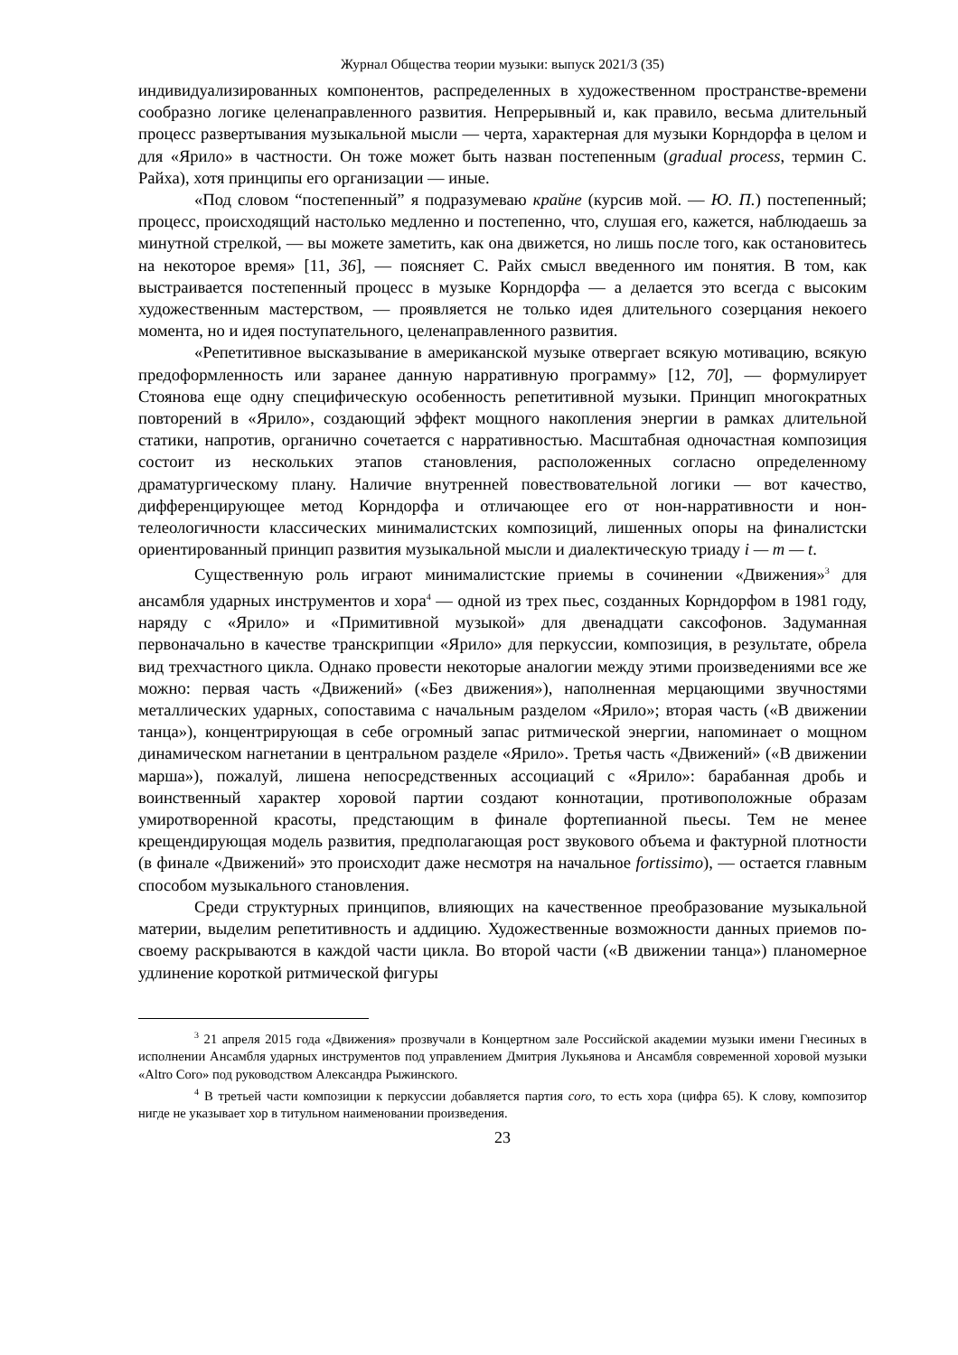Журнал Общества теории музыки: выпуск 2021/3 (35)
индивидуализированных компонентов, распределенных в художественном пространстве-времени сообразно логике целенаправленного развития. Непрерывный и, как правило, весьма длительный процесс развертывания музыкальной мысли — черта, характерная для музыки Корндорфа в целом и для «Ярило» в частности. Он тоже может быть назван постепенным (gradual process, термин С. Райха), хотя принципы его организации — иные.
«Под словом “постепенный” я подразумеваю крайне (курсив мой. — Ю. П.) постепенный; процесс, происходящий настолько медленно и постепенно, что, слушая его, кажется, наблюдаешь за минутной стрелкой, — вы можете заметить, как она движется, но лишь после того, как остановитесь на некоторое время» [11, 36], — поясняет С. Райх смысл введенного им понятия. В том, как выстраивается постепенный процесс в музыке Корндорфа — а делается это всегда с высоким художественным мастерством, — проявляется не только идея длительного созерцания некоего момента, но и идея поступательного, целенаправленного развития.
«Репетитивное высказывание в американской музыке отвергает всякую мотивацию, всякую предоформленность или заранее данную нарративную программу» [12, 70], — формулирует Стоянова еще одну специфическую особенность репетитивной музыки. Принцип многократных повторений в «Ярило», создающий эффект мощного накопления энергии в рамках длительной статики, напротив, органично сочетается с нарративностью. Масштабная одночастная композиция состоит из нескольких этапов становления, расположенных согласно определенному драматургическому плану. Наличие внутренней повествовательной логики — вот качество, дифференцирующее метод Корндорфа и отличающее его от нон-нарративности и нон-телеологичности классических минималистских композиций, лишенных опоры на финалистски ориентированный принцип развития музыкальной мысли и диалектическую триаду i — m — t.
Существенную роль играют минималистские приемы в сочинении «Движения»<sup>3</sup> для ансамбля ударных инструментов и хора<sup>4</sup> — одной из трех пьес, созданных Корндорфом в 1981 году, наряду с «Ярило» и «Примитивной музыкой» для двенадцати саксофонов. Задуманная первоначально в качестве транскрипции «Ярило» для перкуссии, композиция, в результате, обрела вид трехчастного цикла. Однако провести некоторые аналогии между этими произведениями все же можно: первая часть «Движений» («Без движения»), наполненная мерцающими звучностями металлических ударных, сопоставима с начальным разделом «Ярило»; вторая часть («В движении танца»), концентрирующая в себе огромный запас ритмической энергии, напоминает о мощном динамическом нагнетании в центральном разделе «Ярило». Третья часть «Движений» («В движении марша»), пожалуй, лишена непосредственных ассоциаций с «Ярило»: барабанная дробь и воинственный характер хоровой партии создают коннотации, противоположные образам умиротворенной красоты, предстающим в финале фортепианной пьесы. Тем не менее крещендирующая модель развития, предполагающая рост звукового объема и фактурной плотности (в финале «Движений» это происходит даже несмотря на начальное fortissimo), — остается главным способом музыкального становления.
Среди структурных принципов, влияющих на качественное преобразование музыкальной материи, выделим репетитивность и аддицию. Художественные возможности данных приемов по-своему раскрываются в каждой части цикла. Во второй части («В движении танца») планомерное удлинение короткой ритмической фигуры
<sup>3</sup> 21 апреля 2015 года «Движения» прозвучали в Концертном зале Российской академии музыки имени Гнесиных в исполнении Ансамбля ударных инструментов под управлением Дмитрия Лукьянова и Ансамбля современной хоровой музыки «Altro Coro» под руководством Александра Рыжинского.
<sup>4</sup> В третьей части композиции к перкуссии добавляется партия coro, то есть хора (цифра 65). К слову, композитор нигде не указывает хор в титульном наименовании произведения.
23